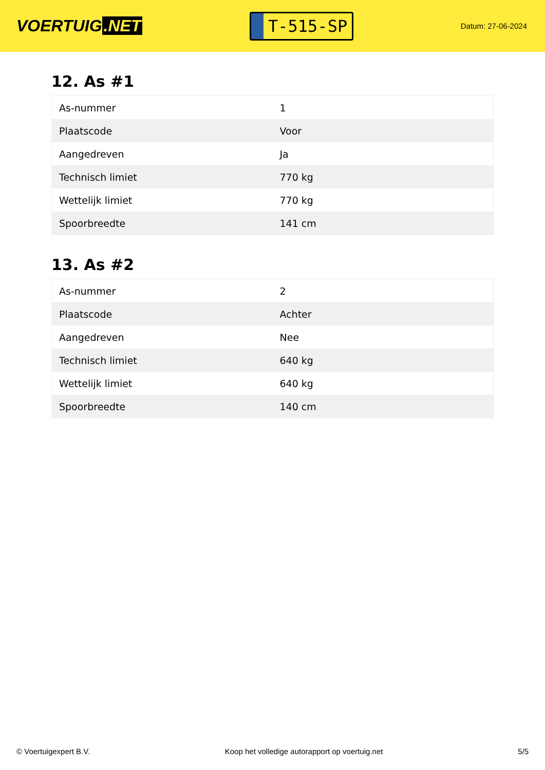VOERTUIG.NET
T-515-SP
Datum: 27-06-2024
12. As #1
| As-nummer | 1 |
| Plaatscode | Voor |
| Aangedreven | Ja |
| Technisch limiet | 770 kg |
| Wettelijk limiet | 770 kg |
| Spoorbreedte | 141 cm |
13. As #2
| As-nummer | 2 |
| Plaatscode | Achter |
| Aangedreven | Nee |
| Technisch limiet | 640 kg |
| Wettelijk limiet | 640 kg |
| Spoorbreedte | 140 cm |
© Voertuigexpert B.V. Koop het volledige autorapport op voertuig.net 5/5